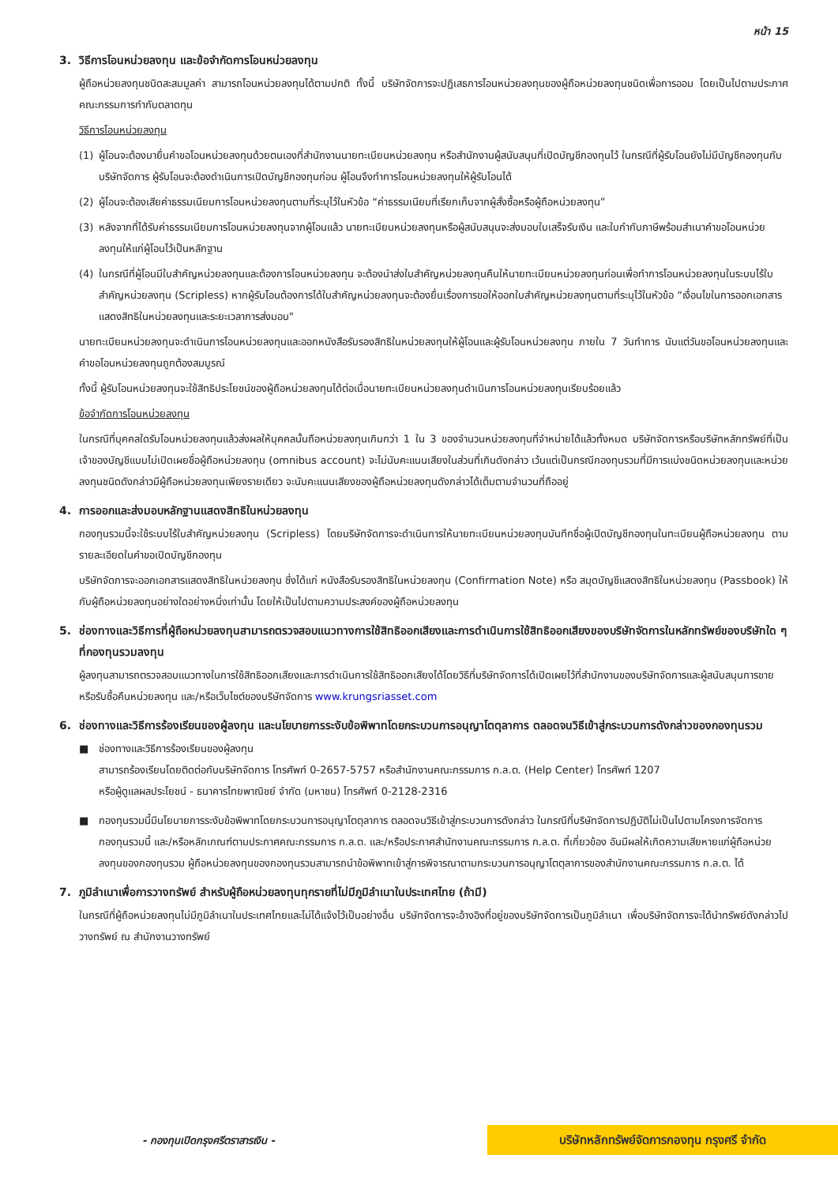หน้า 15
3. วิธีการโอนหน่วยลงทุน และข้อจำกัดการโอนหน่วยลงทุน
ผู้ถือหน่วยลงทุนชนิดสะสมมูลค่า สามารถโอนหน่วยลงทุนได้ตามปกติ ทั้งนี้ บริษัทจัดการจะปฏิเสธการโอนหน่วยลงทุนของผู้ถือหน่วยลงทุนชนิดเพื่อการออม โดยเป็นไปตามประกาศคณะกรรมการกำกับตลาดทุน
วิธีการโอนหน่วยลงทุน
(1) ผู้โอนจะต้องมายื่นคำขอโอนหน่วยลงทุนด้วยตนเองที่สำนักงานนายทะเบียนหน่วยลงทุน หรือสำนักงานผู้สนับสนุนที่เปิดบัญชีกองทุนไว้ ในกรณีที่ผู้รับโอนยังไม่มีบัญชีกองทุนกับบริษัทจัดการ ผู้รับโอนจะต้องดำเนินการเปิดบัญชีกองทุนก่อน ผู้โอนจึงทำการโอนหน่วยลงทุนให้ผู้รับโอนได้
(2) ผู้โอนจะต้องเสียค่าธรรมเนียมการโอนหน่วยลงทุนตามที่ระบุไว้ในหัวข้อ “ค่าธรรมเนียมที่เรียกเก็บจากผู้สั่งซื้อหรือผู้ถือหน่วยลงทุน”
(3) หลังจากที่ได้รับค่าธรรมเนียมการโอนหน่วยลงทุนจากผู้โอนแล้ว นายทะเบียนหน่วยลงทุนหรือผู้สนับสนุนจะส่งมอบใบเสร็จรับเงิน และใบกำกับภาษีพร้อมสำเนาคำขอโอนหน่วยลงทุนให้แก่ผู้โอนไว้เป็นหลักฐาน
(4) ในกรณีที่ผู้โอนมีใบสำคัญหน่วยลงทุนและต้องการโอนหน่วยลงทุน จะต้องนำส่งใบสำคัญหน่วยลงทุนคืนให้นายทะเบียนหน่วยลงทุนก่อนเพื่อทำการโอนหน่วยลงทุนในระบบไร้ใบสำคัญหน่วยลงทุน (Scripless) หากผู้รับโอนต้องการได้ใบสำคัญหน่วยลงทุนจะต้องยื่นเรื่องการขอให้ออกใบสำคัญหน่วยลงทุนตามที่ระบุไว้ในหัวข้อ “เงื่อนไขในการออกเอกสารแสดงสิทธิในหน่วยลงทุนและระยะเวลาการส่งมอบ"
นายทะเบียนหน่วยลงทุนจะดำเนินการโอนหน่วยลงทุนและออกหนังสือรับรองสิทธิในหน่วยลงทุนให้ผู้โอนและผู้รับโอนหน่วยลงทุน ภายใน 7 วันทำการ นับแต่วันขอโอนหน่วยลงทุนและคำขอโอนหน่วยลงทุนถูกต้องสมบูรณ์
ทั้งนี้ ผู้รับโอนหน่วยลงทุนจะใช้สิทธิประโยชน์ของผู้ถือหน่วยลงทุนได้ต่อเมื่อนายทะเบียนหน่วยลงทุนดำเนินการโอนหน่วยลงทุนเรียบร้อยแล้ว
ข้อจำกัดการโอนหน่วยลงทุน
ในกรณีที่บุคคลใดรับโอนหน่วยลงทุนแล้วส่งผลให้บุคคลนั้นถือหน่วยลงทุนเกินกว่า 1 ใน 3 ของจำนวนหน่วยลงทุนที่จำหน่ายได้แล้วทั้งหมด บริษัทจัดการหรือบริษัทหลักทรัพย์ที่เป็นเจ้าของบัญชีแบบไม่เปิดเผยชื่อผู้ถือหน่วยลงทุน (omnibus account) จะไม่นับคะแนนเสียงในส่วนที่เกินดังกล่าว เว้นแต่เป็นกรณีกองทุนรวมที่มีการแบ่งชนิดหน่วยลงทุนและหน่วยลงทุนชนิดดังกล่าวมีผู้ถือหน่วยลงทุนเพียงรายเดียว จะนับคะแนนเสียงของผู้ถือหน่วยลงทุนดังกล่าวได้เต็มตามจำนวนที่ถืออยู่
4. การออกและส่งมอบหลักฐานแสดงสิทธิในหน่วยลงทุน
กองทุนรวมนี้จะใช้ระบบไร้ใบสำคัญหน่วยลงทุน (Scripless) โดยบริษัทจัดการจะดำเนินการให้นายทะเบียนหน่วยลงทุนบันทึกชื่อผู้เปิดบัญชีกองทุนในทะเบียนผู้ถือหน่วยลงทุน ตามรายละเอียดในคำขอเปิดบัญชีกองทุน
บริษัทจัดการจะออกเอกสารแสดงสิทธิในหน่วยลงทุน ซึ่งได้แก่ หนังสือรับรองสิทธิในหน่วยลงทุน (Confirmation Note) หรือ สมุดบัญชีแสดงสิทธิในหน่วยลงทุน (Passbook) ให้กับผู้ถือหน่วยลงทุนอย่างใดอย่างหนึ่งเท่านั้น โดยให้เป็นไปตามความประสงค์ของผู้ถือหน่วยลงทุน
5. ช่องทางและวิธีการที่ผู้ถือหน่วยลงทุนสามารถตรวจสอบแนวทางการใช้สิทธิออกเสียงและการดำเนินการใช้สิทธิออกเสียงของบริษัทจัดการในหลักทรัพย์ของบริษัทใด ๆ ที่กองทุนรวมลงทุน
ผู้ลงทุนสามารถตรวจสอบแนวทางในการใช้สิทธิออกเสียงและการดำเนินการใช้สิทธิออกเสียงได้โดยวิธีที่บริษัทจัดการได้เปิดเผยไว้ที่สำนักงานของบริษัทจัดการและผู้สนับสนุนการขายหรือรับซื้อคืนหน่วยลงทุน และ/หรือเว็บไซต์ของบริษัทจัดการ www.krungsriasset.com
6. ช่องทางและวิธีการร้องเรียนของผู้ลงทุน และนโยบายการระงับข้อพิพาทโดยกระบวนการอนุญาโตตุลาการ ตลอดจนวิธีเข้าสู่กระบวนการดังกล่าวของกองทุนรวม
■ ช่องทางและวิธีการร้องเรียนของผู้ลงทุน
สามารถร้องเรียนโดยติดต่อกับบริษัทจัดการ โทรศัพท์ 0-2657-5757 หรือสำนักงานคณะกรรมการ ก.ล.ต. (Help Center) โทรศัพท์ 1207
หรือผู้ดูแลผลประโยชน์ - ธนาคารไทยพาณิชย์ จำกัด (มหาชน) โทรศัพท์ 0-2128-2316
■ กองทุนรวมนี้มีนโยบายการระงับข้อพิพาทโดยกระบวนการอนุญาโตตุลาการ ตลอดจนวิธีเข้าสู่กระบวนการดังกล่าว ในกรณีที่บริษัทจัดการปฏิบัติไม่เป็นไปตามโครงการจัดการกองทุนรวมนี้ และ/หรือหลักเกณฑ์ตามประกาศคณะกรรมการ ก.ล.ต. และ/หรือประกาศสำนักงานคณะกรรมการ ก.ล.ต. ที่เกี่ยวข้อง อันมีผลให้เกิดความเสียหายแก่ผู้ถือหน่วยลงทุนของกองทุนรวม ผู้ถือหน่วยลงทุนของกองทุนรวมสามารถนำข้อพิพาทเข้าสู่การพิจารณาตามกระบวนการอนุญาโตตุลาการของสำนักงานคณะกรรมการ ก.ล.ต. ได้
7. ภูมิลำเนาเพื่อการวางทรัพย์ สำหรับผู้ถือหน่วยลงทุนทุกรายที่ไม่มีภูมิลำเนาในประเทศไทย (ถ้ามี)
ในกรณีที่ผู้ถือหน่วยลงทุนไม่มีภูมิลำเนาในประเทศไทยและไม่ได้แจ้งไว้เป็นอย่างอื่น บริษัทจัดการจะอ้างอิงที่อยู่ของบริษัทจัดการเป็นภูมิลำเนา เพื่อบริษัทจัดการจะได้นำทรัพย์ดังกล่าวไปวางทรัพย์ ณ สำนักงานวางทรัพย์
- กองทุนเปิดกรุงศรีตราสารเงิน - บริษัทหลักทรัพย์จัดการกองทุน กรุงศรี จำกัด